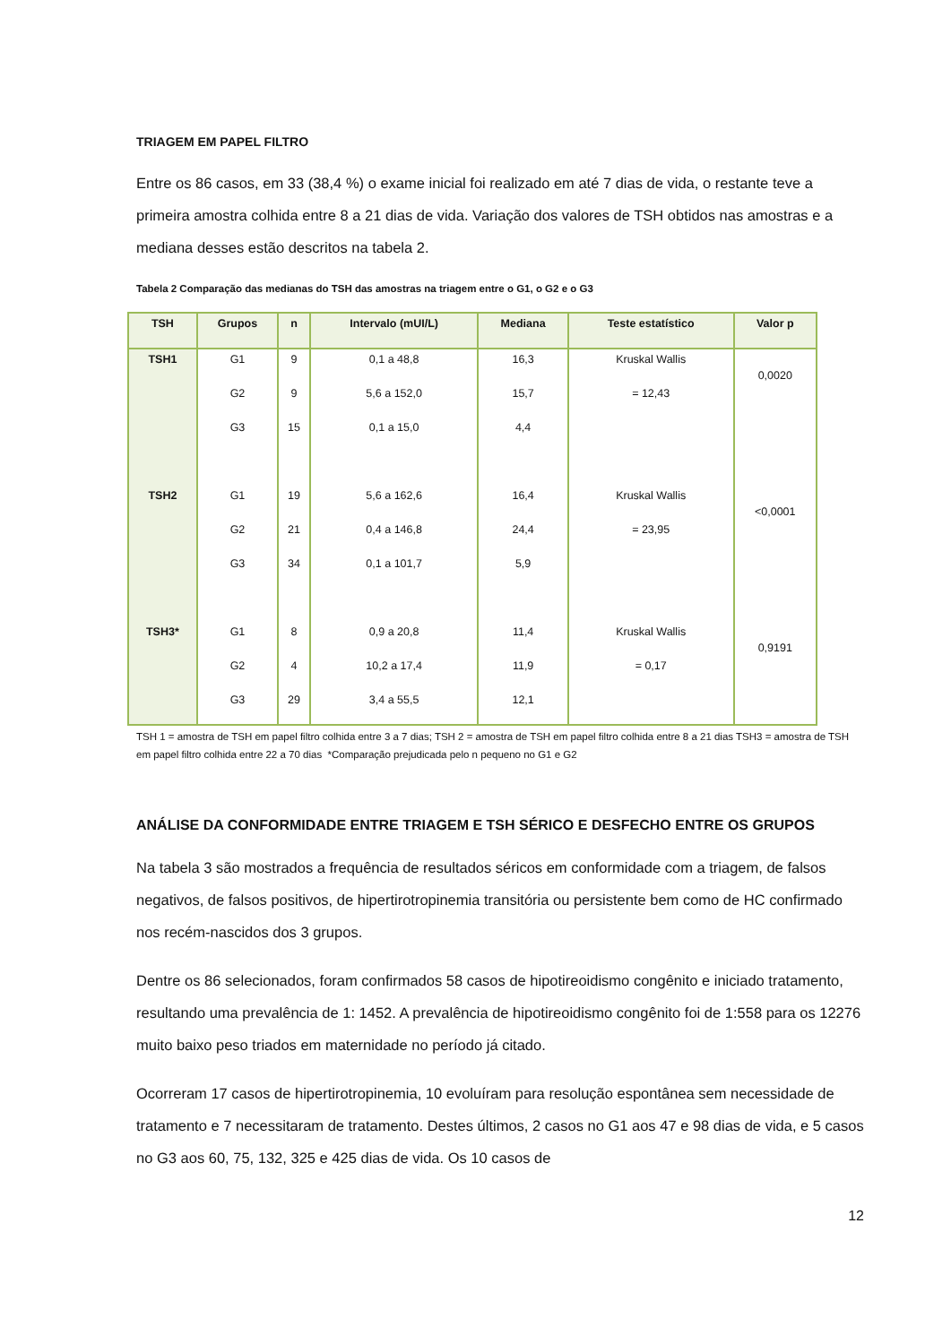TRIAGEM EM PAPEL FILTRO
Entre os 86 casos, em 33 (38,4 %) o exame inicial foi realizado em até 7 dias de vida, o restante teve a primeira amostra colhida entre 8 a 21 dias de vida. Variação dos valores de TSH obtidos nas amostras e a mediana desses estão descritos na tabela 2.
Tabela 2 Comparação das medianas do TSH das amostras na triagem entre o G1, o G2 e o G3
| TSH | Grupos | n | Intervalo (mUI/L) | Mediana | Teste estatístico | Valor p |
| --- | --- | --- | --- | --- | --- | --- |
| TSH1 | G1 | 9 | 0,1 a 48,8 | 16,3 | Kruskal Wallis | 0,0020 |
| | G2 | 9 | 5,6 a 152,0 | 15,7 | = 12,43 | |
| | G3 | 15 | 0,1 a 15,0 | 4,4 | | |
| TSH2 | G1 | 19 | 5,6 a 162,6 | 16,4 | Kruskal Wallis | <0,0001 |
| | G2 | 21 | 0,4 a 146,8 | 24,4 | = 23,95 | |
| | G3 | 34 | 0,1 a 101,7 | 5,9 | | |
| TSH3* | G1 | 8 | 0,9 a 20,8 | 11,4 | Kruskal Wallis | 0,9191 |
| | G2 | 4 | 10,2 a 17,4 | 11,9 | = 0,17 | |
| | G3 | 29 | 3,4 a 55,5 | 12,1 | | |
TSH 1 = amostra de TSH em papel filtro colhida entre 3 a 7 dias; TSH 2 = amostra de TSH em papel filtro colhida entre 8 a 21 dias TSH3 = amostra de TSH em papel filtro colhida entre 22 a 70 dias *Comparação prejudicada pelo n pequeno no G1 e G2
ANÁLISE DA CONFORMIDADE ENTRE TRIAGEM E TSH SÉRICO E DESFECHO ENTRE OS GRUPOS
Na tabela 3 são mostrados a frequência de resultados séricos em conformidade com a triagem, de falsos negativos, de falsos positivos, de hipertirotropinemia transitória ou persistente bem como de HC confirmado nos recém-nascidos dos 3 grupos.
Dentre os 86 selecionados, foram confirmados 58 casos de hipotireoidismo congênito e iniciado tratamento, resultando uma prevalência de 1: 1452. A prevalência de hipotireoidismo congênito foi de 1:558 para os 12276 muito baixo peso triados em maternidade no período já citado.
Ocorreram 17 casos de hipertirotropinemia, 10 evoluíram para resolução espontânea sem necessidade de tratamento e 7 necessitaram de tratamento. Destes últimos, 2 casos no G1 aos 47 e 98 dias de vida, e 5 casos no G3 aos 60, 75, 132, 325 e 425 dias de vida. Os 10 casos de
12